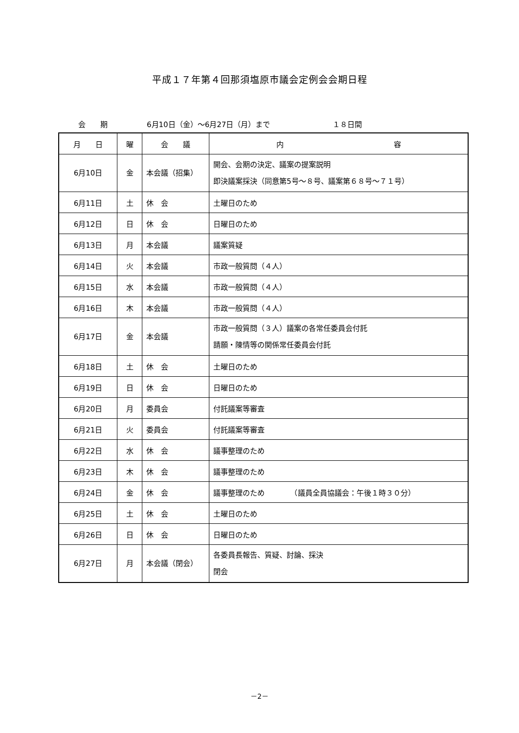平成１７年第４回那須塩原市議会定例会会期日程
会　　期 6月10日（金）～6月27日（月）まで １８日間
| 月 日 | 曜 | 会 議 | 内 容 |
| --- | --- | --- | --- |
| 6月10日 | 金 | 本会議（招集） | 開会、会期の決定、議案の提案説明 即決議案採決（同意第5号～８号、議案第６８号～７１号） |
| 6月11日 | 土 | 休 会 | 土曜日のため |
| 6月12日 | 日 | 休 会 | 日曜日のため |
| 6月13日 | 月 | 本会議 | 議案質疑 |
| 6月14日 | 火 | 本会議 | 市政一般質問（４人） |
| 6月15日 | 水 | 本会議 | 市政一般質問（４人） |
| 6月16日 | 木 | 本会議 | 市政一般質問（４人） |
| 6月17日 | 金 | 本会議 | 市政一般質問（３人）議案の各常任委員会付託 請願・陳情等の関係常任委員会付託 |
| 6月18日 | 土 | 休 会 | 土曜日のため |
| 6月19日 | 日 | 休 会 | 日曜日のため |
| 6月20日 | 月 | 委員会 | 付託議案等審査 |
| 6月21日 | 火 | 委員会 | 付託議案等審査 |
| 6月22日 | 水 | 休 会 | 議事整理のため |
| 6月23日 | 木 | 休 会 | 議事整理のため |
| 6月24日 | 金 | 休 会 | 議事整理のため （議員全員協議会：午後１時３０分） |
| 6月25日 | 土 | 休 会 | 土曜日のため |
| 6月26日 | 日 | 休 会 | 日曜日のため |
| 6月27日 | 月 | 本会議（閉会） | 各委員長報告、質疑、討論、採決 閉会 |
－2－